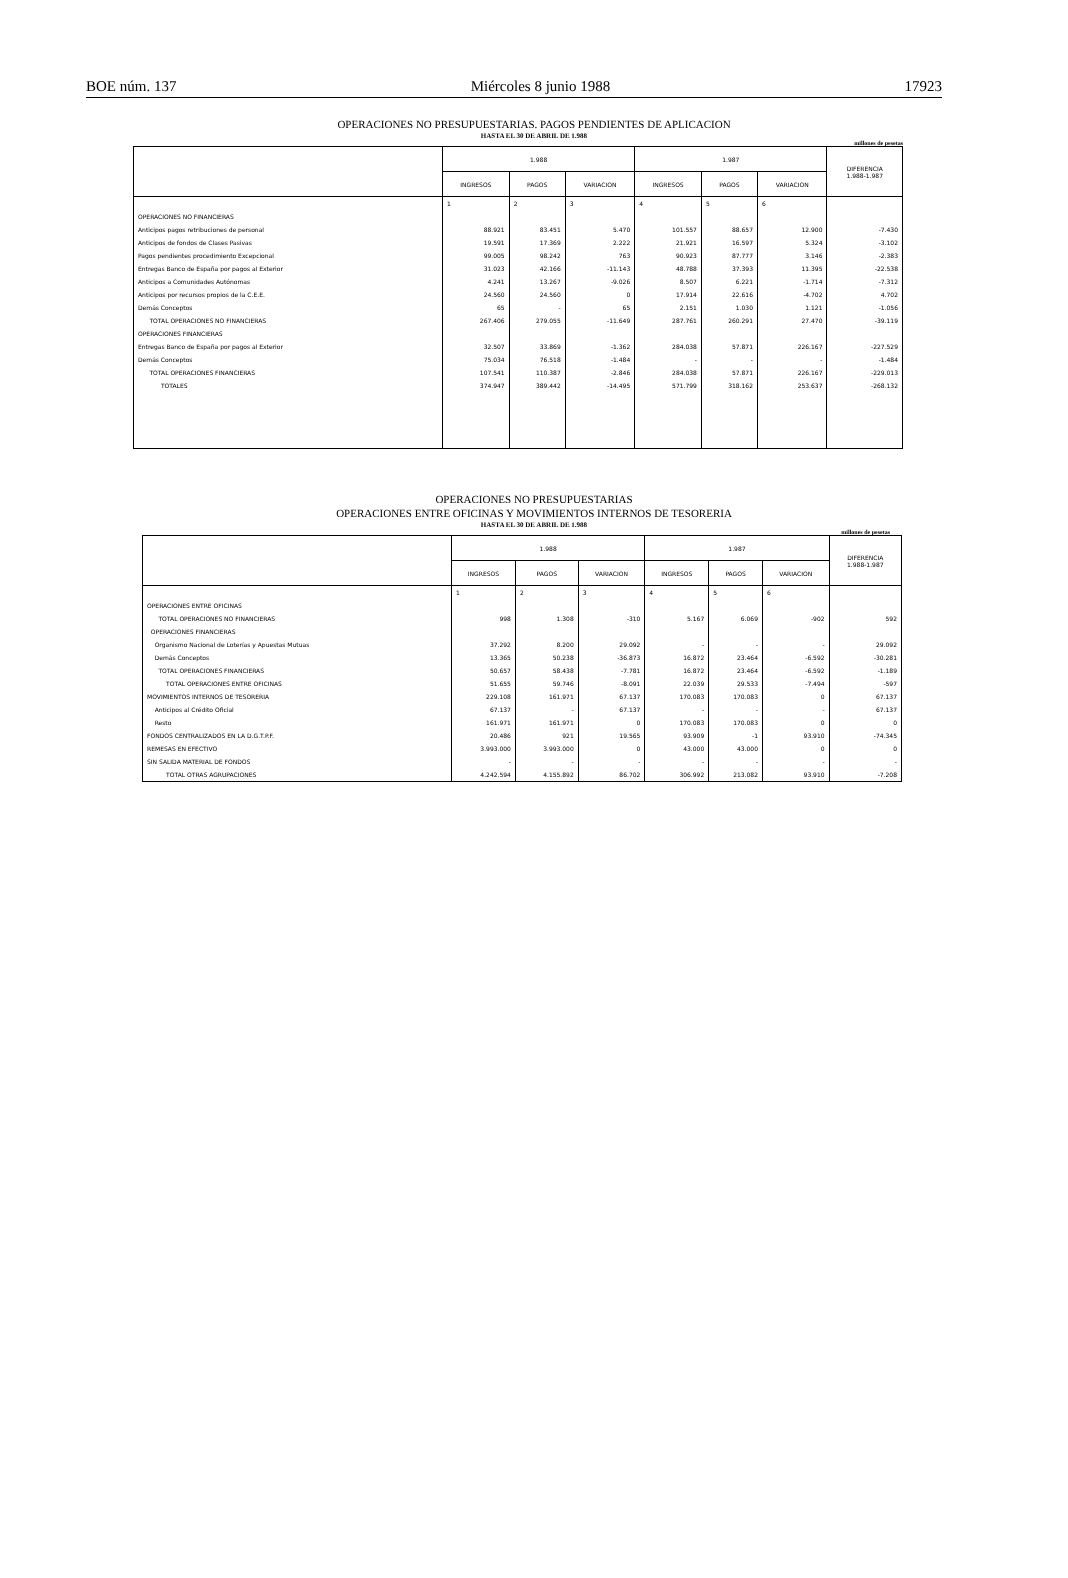BOE núm. 137 Miércoles 8 junio 1988 17923
OPERACIONES NO PRESUPUESTARIAS. PAGOS PENDIENTES DE APLICACION
HASTA EL 30 DE ABRIL DE 1.988
millones de pesetas
| | 1.988 | | | 1.987 | | | DIFERENCIA 1.988-1.987 |
| --- | --- | --- | --- | --- | --- | --- | --- |
| | INGRESOS | PAGOS | VARIACION | INGRESOS | PAGOS | VARIACION | |
| | 1 | 2 | 3 | 4 | 5 | 6 | |
| OPERACIONES NO FINANCIERAS | | | | | | | |
| Anticipos pagos retribuciones de personal | 88.921 | 83.451 | 5.470 | 101.557 | 88.657 | 12.900 | -7.430 |
| Anticipos de fondos de Clases Pasivas | 19.591 | 17.369 | 2.222 | 21.921 | 16.597 | 5.324 | -3.102 |
| Pagos pendientes procedimiento Excepcional | 99.005 | 98.242 | 763 | 90.923 | 87.777 | 3.146 | -2.383 |
| Entregas Banco de España por pagos al Exterior | 31.023 | 42.166 | -11.143 | 48.788 | 37.393 | 11.395 | -22.538 |
| Anticipos a Comunidades Autónomas | 4.241 | 13.267 | -9.026 | 8.507 | 6.221 | -1.714 | -7.312 |
| Anticipos por recursos propios de la C.E.E. | 24.560 | 24.560 | 0 | 17.914 | 22.616 | -4.702 | 4.702 |
| Demás Conceptos | 65 | - | 65 | 2.151 | 1.030 | 1.121 | -1.056 |
| TOTAL OPERACIONES NO FINANCIERAS | 267.406 | 279.055 | -11.649 | 287.761 | 260.291 | 27.470 | -39.119 |
| OPERACIONES FINANCIERAS | | | | | | | |
| Entregas Banco de España por pagos al Exterior | 32.507 | 33.869 | -1.362 | 284.038 | 57.871 | 226.167 | -227.529 |
| Demás Conceptos | 75.034 | 76.518 | -1.484 | - | - | - | -1.484 |
| TOTAL OPERACIONES FINANCIERAS | 107.541 | 110.387 | -2.846 | 284.038 | 57.871 | 226.167 | -229.013 |
| TOTALES | 374.947 | 389.442 | -14.495 | 571.799 | 318.162 | 253.637 | -268.132 |
OPERACIONES NO PRESUPUESTARIAS
OPERACIONES ENTRE OFICINAS Y MOVIMIENTOS INTERNOS DE TESORERIA
HASTA EL 30 DE ABRIL DE 1.988
millones de pesetas
| | 1.988 | | | 1.987 | | | DIFERENCIA 1.988-1.987 |
| --- | --- | --- | --- | --- | --- | --- | --- |
| | INGRESOS | PAGOS | VARIACION | INGRESOS | PAGOS | VARIACION | |
| | 1 | 2 | 3 | 4 | 5 | 6 | |
| OPERACIONES ENTRE OFICINAS | | | | | | | |
| TOTAL OPERACIONES NO FINANCIERAS | 998 | 1.308 | -310 | 5.167 | 6.069 | -902 | 592 |
| OPERACIONES FINANCIERAS | | | | | | | |
| Organismo Nacional de Loterías y Apuestas Mutuas | 37.292 | 8.200 | 29.092 | - | - | - | 29.092 |
| Demás Conceptos | 13.365 | 50.238 | -36.873 | 16.872 | 23.464 | -6.592 | -30.281 |
| TOTAL OPERACIONES FINANCIERAS | 50.657 | 58.438 | -7.781 | 16.872 | 23.464 | -6.592 | -1.189 |
| TOTAL OPERACIONES ENTRE OFICINAS | 51.655 | 59.746 | -8.091 | 22.039 | 29.533 | -7.494 | -597 |
| MOVIMIENTOS INTERNOS DE TESORERIA | 229.108 | 161.971 | 67.137 | 170.083 | 170.083 | 0 | 67.137 |
| Anticipos al Crédito Oficial | 67.137 | - | 67.137 | - | - | - | 67.137 |
| Resto | 161.971 | 161.971 | 0 | 170.083 | 170.083 | 0 | 0 |
| FONDOS CENTRALIZADOS EN LA D.G.T.P.F. | 20.486 | 921 | 19.565 | 93.909 | -1 | 93.910 | -74.345 |
| REMESAS EN EFECTIVO | 3.993.000 | 3.993.000 | 0 | 43.000 | 43.000 | 0 | 0 |
| SIN SALIDA MATERIAL DE FONDOS | - | - | - | - | - | - | - |
| TOTAL OTRAS AGRUPACIONES | 4.242.594 | 4.155.892 | 86.702 | 306.992 | 213.082 | 93.910 | -7.208 |